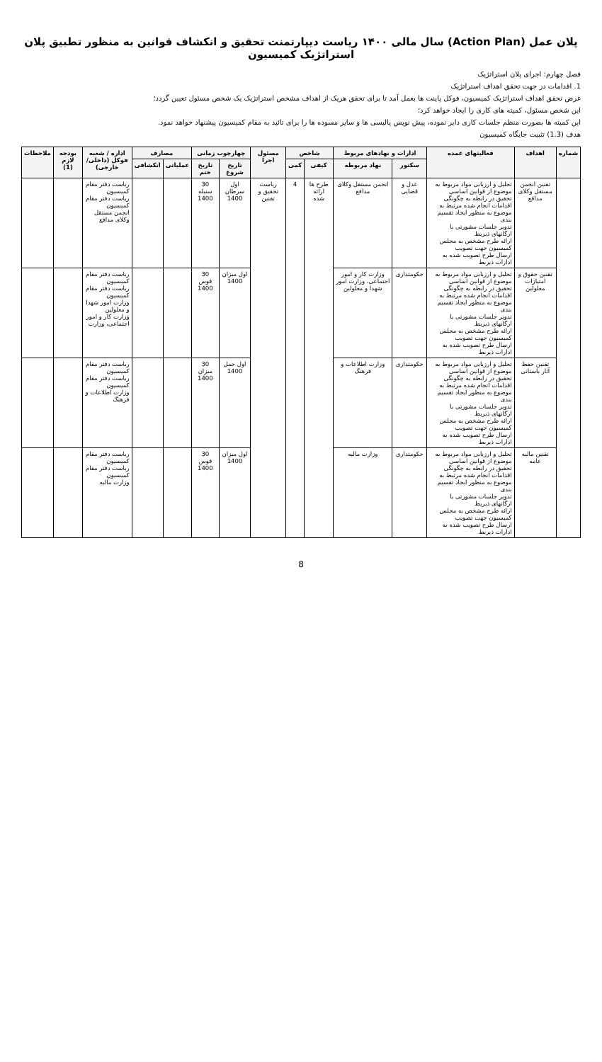پلان عمل (Action Plan) سال مالی ۱۴۰۰ ریاست دیپارتمنت تحقیق و انکشاف قوانین به منظور تطبیق پلان استراتژیک کمیسیون
فصل چهارم: اجرای پلان استراتژیک
1. اقدامات در جهت تحقق اهداف استراتژیک
غرض تحقق اهداف استراتژیک کمیسیون، فوکل پاینت ها بعمل آمد تا برای تحقق هریک از اهداف مشخص استراتژیک یک شخص مسئول تعیین گردد؛
این شخص مسئول، کمیته های کاری را ایجاد خواهد کرد؛
این کمیته ها بصورت منظم جلسات کاری دایر نموده، پیش نویس پالیسی ها و سایر مسوده ها را برای تائید به مقام کمیسیون پیشنهاد خواهد نمود.
هدف (1.3) تثبیت جایگاه کمیسیون
| شماره | اهداف | فعالیتهای عمده | ادارات و نهادهای مربوط | | شاخص | | مسئول اجرا | چهارچوب زمانی | | مصارف | | اداره / شعبه فوکل (داخلی/خارجی) | بودجه لازم (1) | ملاحظات |
| --- | --- | --- | --- | --- | --- | --- | --- | --- | --- | --- | --- | --- | --- | --- |
| | | | سکتور | نهاد مربوطه | کیفی | کمی | | تاریخ شروع | تاریخ ختم | عملیاتی | انکشافی | | | |
| | تقنین انجمن مستقل وکلای مدافع | تحلیل و ارزیابی مواد مربوط به موضوع از قوانین اساسی تحقیق در رابطه به چگونگی اقدامات انجام شده مرتبط به موضوع به منظور ایجاد تقسیم بندی تدویر جلسات مشورتی با ارگانهای ذیربط ارائه طرح مشخص به مجلس کمیسیون جهت تصویب ارسال طرح تصویب شده به ادارات ذیربط | عدل و قضایی | انجمن مستقل وکلای مدافع | طرح ها ارائه شده | 4 | ریاست تحقیق و تقنین | اول سرطان 1400 | 30 سنبله 1400 | | | ریاست دفتر مقام کمیسیون ریاست دفتر مقام کمیسیون انجمن مستقل وکلای مدافع | | |
| | تقنین حقوق و امتیازات معلولین | تحلیل و ارزیابی مواد مربوط به موضوع از قوانین اساسی تحقیق در رابطه به چگونگی اقدامات انجام شده مرتبط به موضوع به منظور ایجاد تقسیم بندی تدویر جلسات مشورتی با ارگانهای ذیربط ارائه طرح مشخص به مجلس کمیسیون جهت تصویب ارسال طرح تصویب شده به ادارات ذیربط | حکومتداری | وزارت کار و امور اجتماعی، وزارت امور شهدا و معلولین | | | | اول میزان 1400 | 30 قوس 1400 | | | ریاست دفتر مقام کمیسیون ریاست دفتر مقام کمیسیون وزارت امور شهدا و معلولین وزارت کار و امور اجتماعی، وزارت | | |
| | تقنین حفظ آثار باستانی | تحلیل و ارزیابی مواد مربوط به موضوع از قوانین اساسی تحقیق در رابطه به چگونگی اقدامات انجام شده مرتبط به موضوع به منظور ایجاد تقسیم بندی تدویر جلسات مشورتی با ارگانهای ذیربط ارائه طرح مشخص به مجلس کمیسیون جهت تصویب ارسال طرح تصویب شده به ادارات ذیربط | حکومتداری | وزارت اطلاعات و فرهنگ | | | | اول حمل 1400 | 30 میزان 1400 | | | ریاست دفتر مقام کمیسیون ریاست دفتر مقام کمیسیون وزارت اطلاعات و فرهنگ | | |
| | تقنین مالیه عامه | تحلیل و ارزیابی مواد مربوط به موضوع از قوانین اساسی تحقیق در رابطه به چگونگی اقدامات انجام شده مرتبط به موضوع به منظور ایجاد تقسیم بندی تدویر جلسات مشورتی با ارگانهای ذیربط ارائه طرح مشخص به مجلس کمیسیون جهت تصویب ارسال طرح تصویب شده به ادارات ذیربط | حکومتداری | وزارت مالیه | | | | اول میزان 1400 | 30 قوس 1400 | | | ریاست دفتر مقام کمیسیون ریاست دفتر مقام کمیسیون وزارت مالیه | | |
8